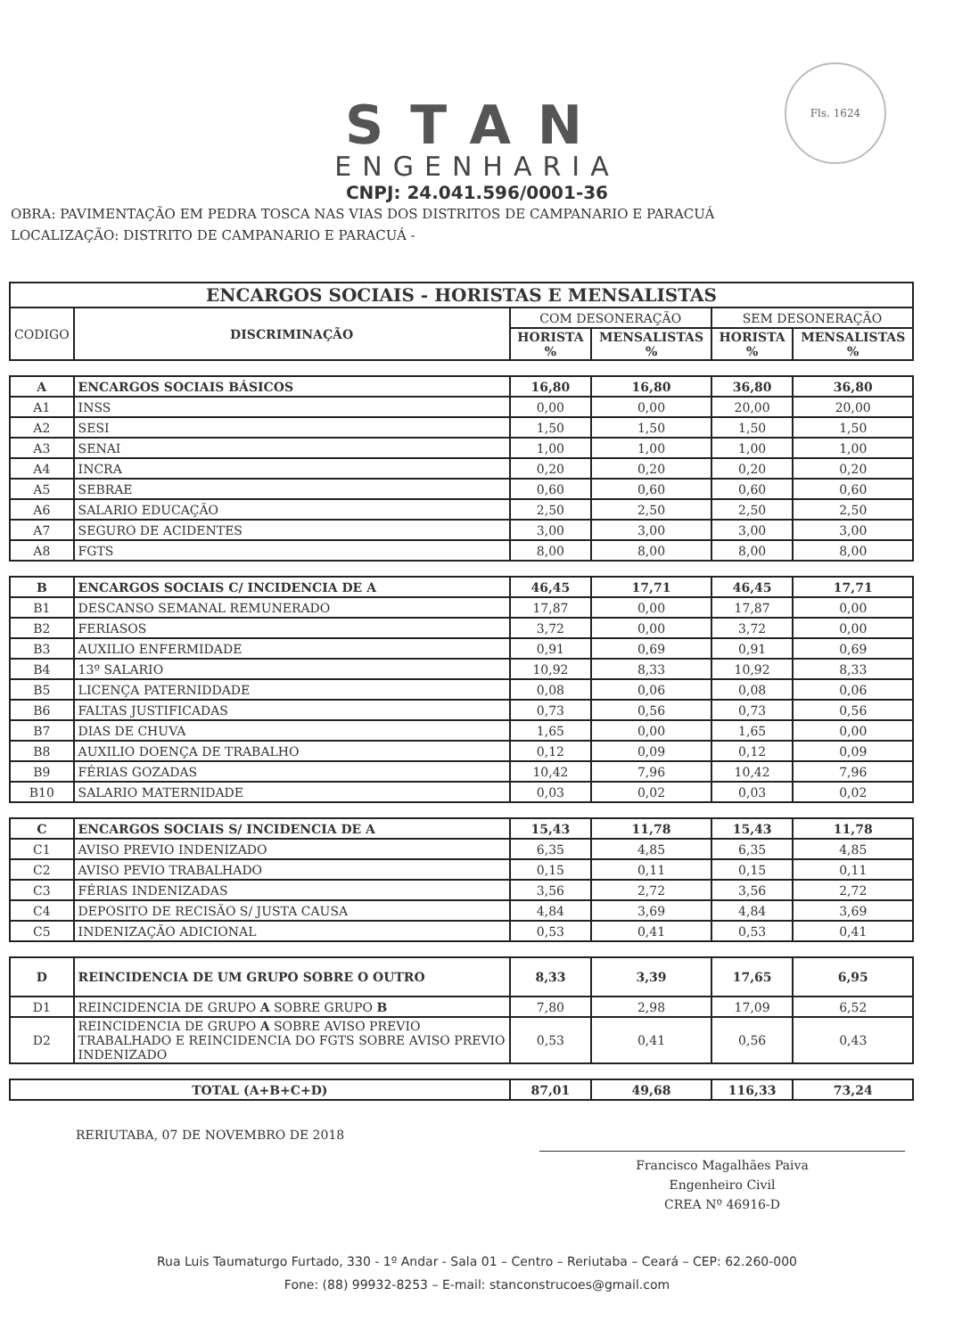Fls. 1624
STAN
ENGENHARIA
CNPJ: 24.041.596/0001-36
OBRA: PAVIMENTAÇÃO EM PEDRA TOSCA NAS VIAS DOS DISTRITOS DE CAMPANARIO E PARACUÁ
LOCALIZAÇÃO: DISTRITO DE CAMPANARIO E PARACUÁ -
| ENCARGOS SOCIAIS - HORISTAS E MENSALISTAS | | | | | |
| --- | --- | --- | --- | --- | --- |
| CODIGO | DISCRIMINAÇÃO | COM DESONERAÇÃO | | SEM DESONERAÇÃO | |
| | | HORISTA % | MENSALISTAS % | HORISTA % | MENSALISTAS % |
| A | ENCARGOS SOCIAIS BÁSICOS | 16,80 | 16,80 | 36,80 | 36,80 |
| A1 | INSS | 0,00 | 0,00 | 20,00 | 20,00 |
| A2 | SESI | 1,50 | 1,50 | 1,50 | 1,50 |
| A3 | SENAI | 1,00 | 1,00 | 1,00 | 1,00 |
| A4 | INCRA | 0,20 | 0,20 | 0,20 | 0,20 |
| A5 | SEBRAE | 0,60 | 0,60 | 0,60 | 0,60 |
| A6 | SALARIO EDUCAÇÃO | 2,50 | 2,50 | 2,50 | 2,50 |
| A7 | SEGURO DE ACIDENTES | 3,00 | 3,00 | 3,00 | 3,00 |
| A8 | FGTS | 8,00 | 8,00 | 8,00 | 8,00 |
| B | ENCARGOS SOCIAIS C/ INCIDENCIA DE A | 46,45 | 17,71 | 46,45 | 17,71 |
| B1 | DESCANSO SEMANAL REMUNERADO | 17,87 | 0,00 | 17,87 | 0,00 |
| B2 | FERIASOS | 3,72 | 0,00 | 3,72 | 0,00 |
| B3 | AUXILIO ENFERMIDADE | 0,91 | 0,69 | 0,91 | 0,69 |
| B4 | 13º SALARIO | 10,92 | 8,33 | 10,92 | 8,33 |
| B5 | LICENÇA PATERNIDDADE | 0,08 | 0,06 | 0,08 | 0,06 |
| B6 | FALTAS JUSTIFICADAS | 0,73 | 0,56 | 0,73 | 0,56 |
| B7 | DIAS DE CHUVA | 1,65 | 0,00 | 1,65 | 0,00 |
| B8 | AUXILIO DOENÇA DE TRABALHO | 0,12 | 0,09 | 0,12 | 0,09 |
| B9 | FÉRIAS GOZADAS | 10,42 | 7,96 | 10,42 | 7,96 |
| B10 | SALARIO MATERNIDADE | 0,03 | 0,02 | 0,03 | 0,02 |
| C | ENCARGOS SOCIAIS S/ INCIDENCIA DE A | 15,43 | 11,78 | 15,43 | 11,78 |
| C1 | AVISO PREVIO INDENIZADO | 6,35 | 4,85 | 6,35 | 4,85 |
| C2 | AVISO PEVIO TRABALHADO | 0,15 | 0,11 | 0,15 | 0,11 |
| C3 | FÉRIAS INDENIZADAS | 3,56 | 2,72 | 3,56 | 2,72 |
| C4 | DEPOSITO DE RECISÃO S/ JUSTA CAUSA | 4,84 | 3,69 | 4,84 | 3,69 |
| C5 | INDENIZAÇÃO ADICIONAL | 0,53 | 0,41 | 0,53 | 0,41 |
| D | REINCIDENCIA DE UM GRUPO SOBRE O OUTRO | 8,33 | 3,39 | 17,65 | 6,95 |
| D1 | REINCIDENCIA DE GRUPO A SOBRE GRUPO B | 7,80 | 2,98 | 17,09 | 6,52 |
| D2 | REINCIDENCIA DE GRUPO A SOBRE AVISO PREVIO TRABALHADO E REINCIDENCIA DO FGTS SOBRE AVISO PREVIO INDENIZADO | 0,53 | 0,41 | 0,56 | 0,43 |
| TOTAL (A+B+C+D) | | 87,01 | 49,68 | 116,33 | 73,24 |
RERIUTABA, 07 DE NOVEMBRO DE 2018
Francisco Magalhães Paiva
Engenheiro Civil
CREA Nº 46916-D
Rua Luis Taumaturgo Furtado, 330 - 1º Andar - Sala 01 – Centro – Reriutaba – Ceará – CEP: 62.260-000
Fone: (88) 99932-8253 – E-mail: stanconstrucoes@gmail.com